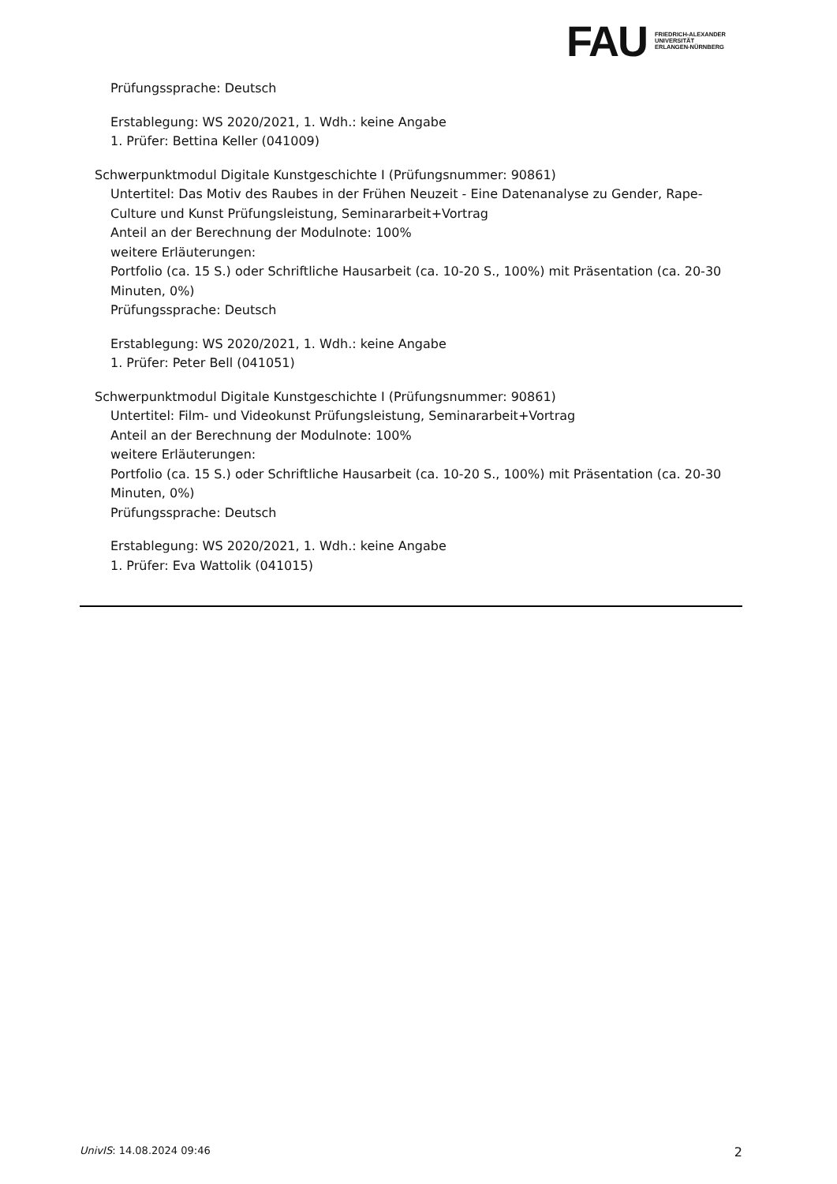FAU FRIEDRICH-ALEXANDER
UNIVERSITÄT
ERLANGEN-NÜRNBERG
Prüfungssprache: Deutsch
Erstablegung: WS 2020/2021, 1. Wdh.: keine Angabe
1. Prüfer: Bettina Keller (041009)
Schwerpunktmodul Digitale Kunstgeschichte I (Prüfungsnummer: 90861)
Untertitel: Das Motiv des Raubes in der Frühen Neuzeit - Eine Datenanalyse zu Gender, Rape-Culture und Kunst Prüfungsleistung, Seminararbeit+Vortrag
Anteil an der Berechnung der Modulnote: 100%
weitere Erläuterungen:
Portfolio (ca. 15 S.) oder Schriftliche Hausarbeit (ca. 10-20 S., 100%) mit Präsentation (ca. 20-30 Minuten, 0%)
Prüfungssprache: Deutsch
Erstablegung: WS 2020/2021, 1. Wdh.: keine Angabe
1. Prüfer: Peter Bell (041051)
Schwerpunktmodul Digitale Kunstgeschichte I (Prüfungsnummer: 90861)
Untertitel: Film- und Videokunst Prüfungsleistung, Seminararbeit+Vortrag
Anteil an der Berechnung der Modulnote: 100%
weitere Erläuterungen:
Portfolio (ca. 15 S.) oder Schriftliche Hausarbeit (ca. 10-20 S., 100%) mit Präsentation (ca. 20-30 Minuten, 0%)
Prüfungssprache: Deutsch
Erstablegung: WS 2020/2021, 1. Wdh.: keine Angabe
1. Prüfer: Eva Wattolik (041015)
UnivIS: 14.08.2024 09:46 2